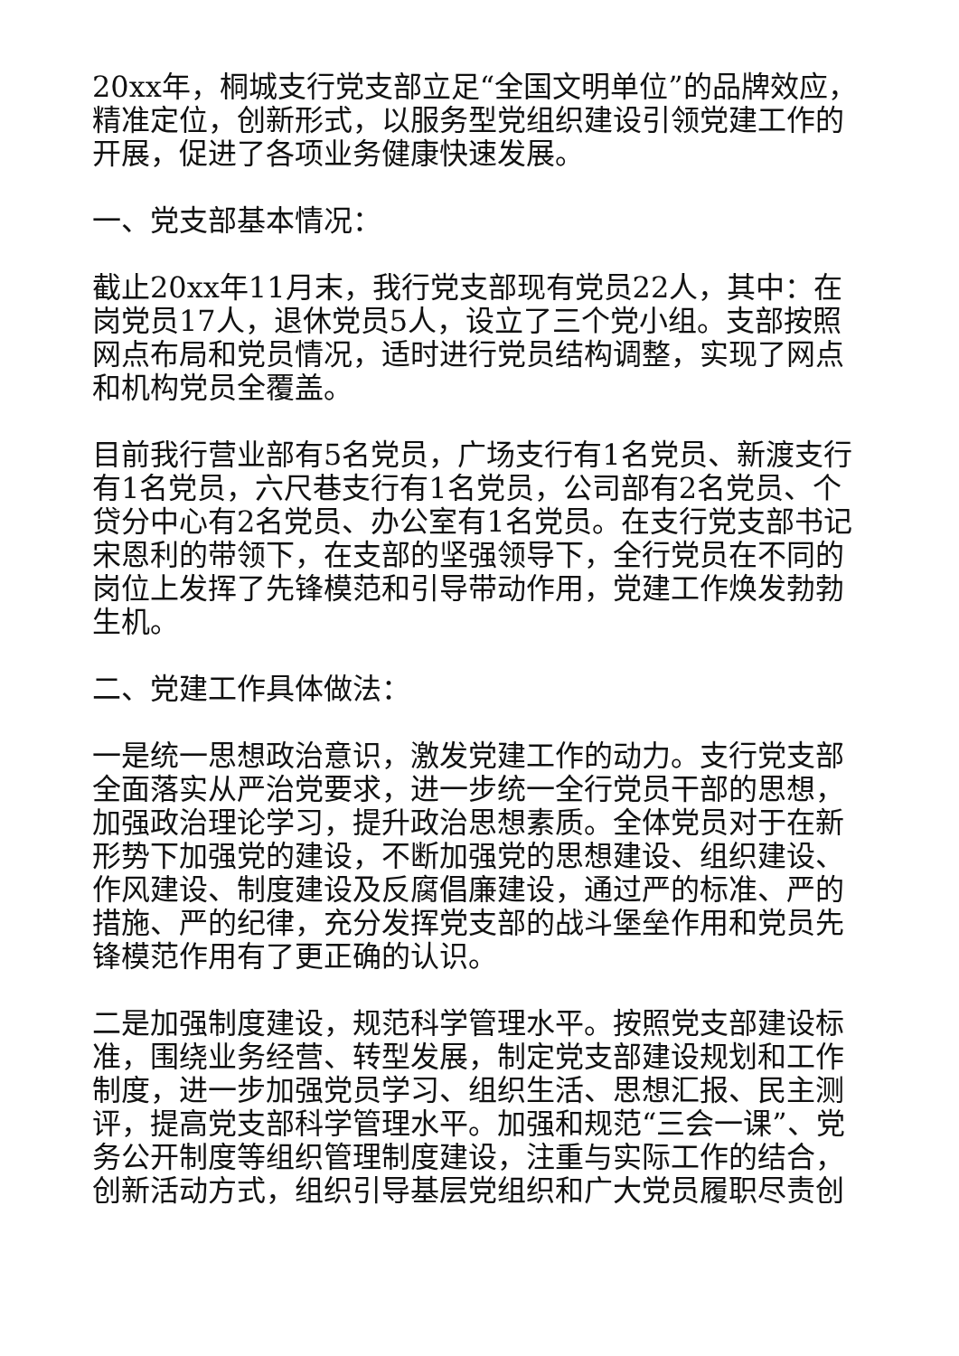20xx年，桐城支行党支部立足“全国文明单位”的品牌效应，精准定位，创新形式，以服务型党组织建设引领党建工作的开展，促进了各项业务健康快速发展。
一、党支部基本情况：
截止20xx年11月末，我行党支部现有党员22人，其中：在岗党员17人，退休党员5人，设立了三个党小组。支部按照网点布局和党员情况，适时进行党员结构调整，实现了网点和机构党员全覆盖。
目前我行营业部有5名党员，广场支行有1名党员、新渡支行有1名党员，六尺巷支行有1名党员，公司部有2名党员、个贷分中心有2名党员、办公室有1名党员。在支行党支部书记宋恩利的带领下，在支部的坚强领导下，全行党员在不同的岗位上发挥了先锋模范和引导带动作用，党建工作焕发勃勃生机。
二、党建工作具体做法：
一是统一思想政治意识，激发党建工作的动力。支行党支部全面落实从严治党要求，进一步统一全行党员干部的思想，加强政治理论学习，提升政治思想素质。全体党员对于在新形势下加强党的建设，不断加强党的思想建设、组织建设、作风建设、制度建设及反腐倡廉建设，通过严的标准、严的措施、严的纪律，充分发挥党支部的战斗堡垒作用和党员先锋模范作用有了更正确的认识。
二是加强制度建设，规范科学管理水平。按照党支部建设标准，围绕业务经营、转型发展，制定党支部建设规划和工作制度，进一步加强党员学习、组织生活、思想汇报、民主测评，提高党支部科学管理水平。加强和规范“三会一课”、党务公开制度等组织管理制度建设，注重与实际工作的结合，创新活动方式，组织引导基层党组织和广大党员履职尽责创